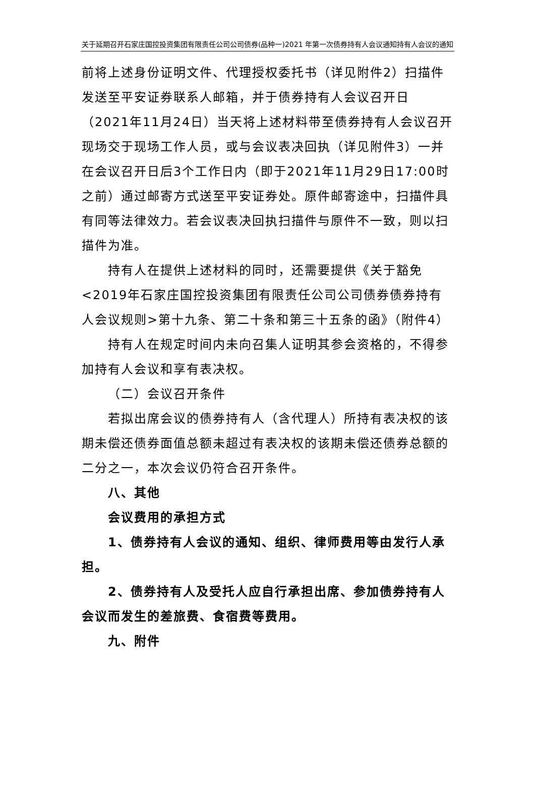关于延期召开石家庄国控投资集团有限责任公司公司债券(品种一)2021 年第一次债券持有人会议通知持有人会议的通知
前将上述身份证明文件、代理授权委托书（详见附件2）扫描件发送至平安证券联系人邮箱，并于债券持有人会议召开日（2021年11月24日）当天将上述材料带至债券持有人会议召开现场交于现场工作人员，或与会议表决回执（详见附件3）一并在会议召开日后3个工作日内（即于2021年11月29日17:00时之前）通过邮寄方式送至平安证券处。原件邮寄途中，扫描件具有同等法律效力。若会议表决回执扫描件与原件不一致，则以扫描件为准。
持有人在提供上述材料的同时，还需要提供《关于豁免<2019年石家庄国控投资集团有限责任公司公司债券债券持有人会议规则>第十九条、第二十条和第三十五条的函》（附件4）
持有人在规定时间内未向召集人证明其参会资格的，不得参加持有人会议和享有表决权。
（二）会议召开条件
若拟出席会议的债券持有人（含代理人）所持有表决权的该期未偿还债券面值总额未超过有表决权的该期未偿还债券总额的二分之一，本次会议仍符合召开条件。
八、其他
会议费用的承担方式
1、债券持有人会议的通知、组织、律师费用等由发行人承担。
2、债券持有人及受托人应自行承担出席、参加债券持有人会议而发生的差旅费、食宿费等费用。
九、附件